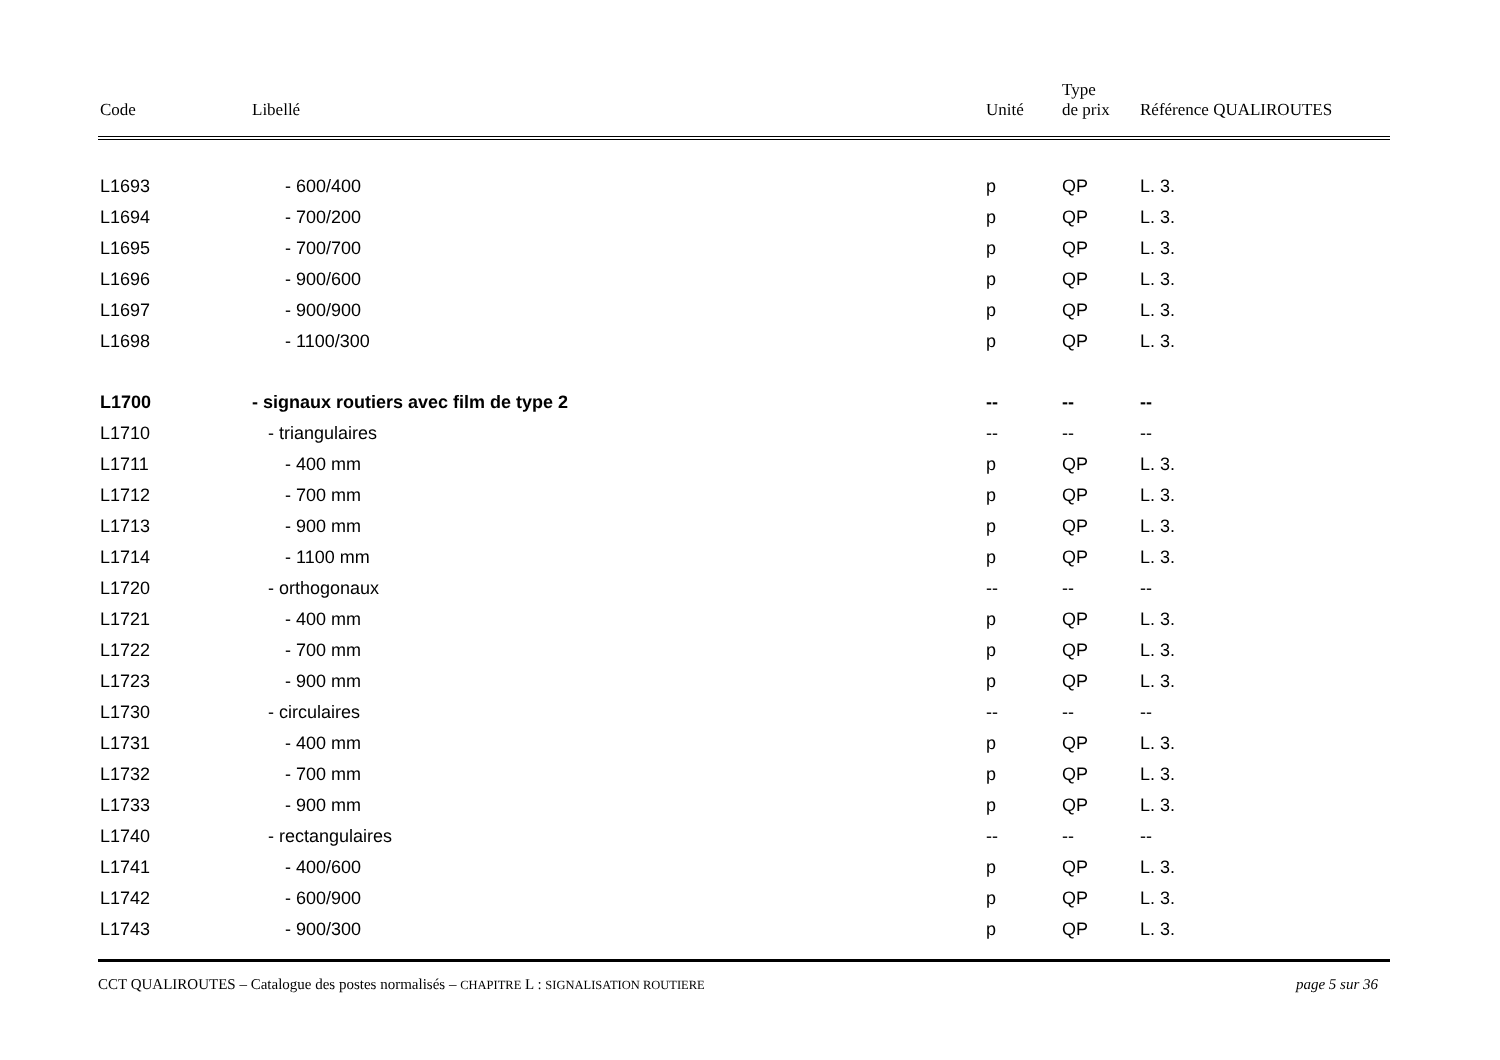| Code | Libellé | Unité | Type de prix | Référence QUALIROUTES |
| --- | --- | --- | --- | --- |
| L1693 | - 600/400 | p | QP | L. 3. |
| L1694 | - 700/200 | p | QP | L. 3. |
| L1695 | - 700/700 | p | QP | L. 3. |
| L1696 | - 900/600 | p | QP | L. 3. |
| L1697 | - 900/900 | p | QP | L. 3. |
| L1698 | - 1100/300 | p | QP | L. 3. |
| L1700 | - signaux routiers avec film de type 2 | -- | -- | -- |
| L1710 | - triangulaires | -- | -- | -- |
| L1711 | - 400 mm | p | QP | L. 3. |
| L1712 | - 700 mm | p | QP | L. 3. |
| L1713 | - 900 mm | p | QP | L. 3. |
| L1714 | - 1100 mm | p | QP | L. 3. |
| L1720 | - orthogonaux | -- | -- | -- |
| L1721 | - 400 mm | p | QP | L. 3. |
| L1722 | - 700 mm | p | QP | L. 3. |
| L1723 | - 900 mm | p | QP | L. 3. |
| L1730 | - circulaires | -- | -- | -- |
| L1731 | - 400 mm | p | QP | L. 3. |
| L1732 | - 700 mm | p | QP | L. 3. |
| L1733 | - 900 mm | p | QP | L. 3. |
| L1740 | - rectangulaires | -- | -- | -- |
| L1741 | - 400/600 | p | QP | L. 3. |
| L1742 | - 600/900 | p | QP | L. 3. |
| L1743 | - 900/300 | p | QP | L. 3. |
CCT QUALIROUTES – Catalogue des postes normalisés – CHAPITRE L : SIGNALISATION ROUTIERE page 5 sur 36